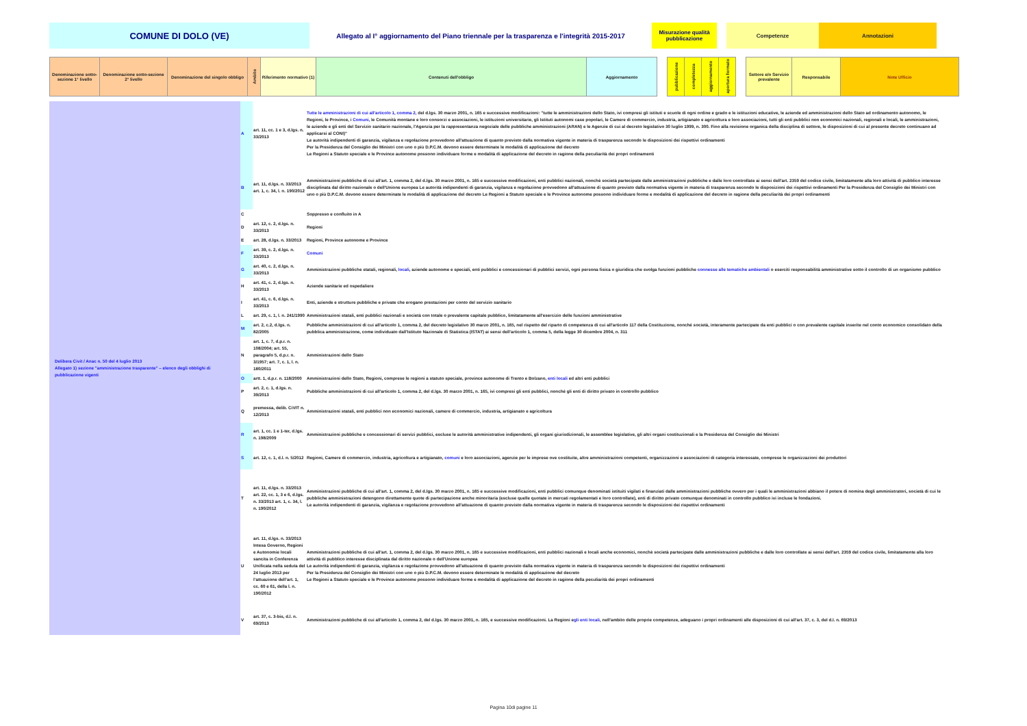COMUNE DI DOLO (VE)
Allegato al I° aggiornamento del Piano triennale per la trasparenza e l'integrità 2015-2017
Misurazione qualità pubblicazione
Competenze Annotazioni
| Denominazione sotto-sezione 1° livello | Denominazione sotto-sezione 2° livello | Denominazione del singolo obbligo | Ambito | Riferimento normativo (1) | Contenuti dell'obbligo | Aggiornamento | | pubblicazione | completezza | aggiornamento | apertura formato | | Settore e/o Servizio prevalente | Responsabile | Note Ufficio |
| Delibera Civit / Anac n. 50 del 4 luglio 2013 Allegato 1) sezione "amministrazione trasparente" – elenco degli obblighi di pubblicazione vigenti | A | art. 11, cc. 1 e 3, d.lgs. n. 33/2013 | Tutte le amministrazioni di cui all'articolo 1, comma 2, del d.lgs. 30 marzo 2001, n. 165 e successive modificazioni: "tutte le amministrazioni dello Stato, ivi compresi gli istituti e scuole di ogni ordine e grado e le istituzioni educative, le aziende ed amministrazioni dello Stato ad ordinamento autonomo, le Regioni, le Province, i Comuni, le Comunità montane e loro consorzi e associazioni, le istituzioni universitarie, gli Istituti autonomi case popolari, le Camere di commercio, industria, artigianato e agricoltura e loro associazioni, tutti gli enti pubblici non economici nazionali, regionali e locali, le amministrazioni, le aziende e gli enti del Servizio sanitario nazionale, l'Agenzia per la rappresentanza negoziale delle pubbliche amministrazioni (ARAN) e le Agenzie di cui al decreto legislativo 30 luglio 1999, n. 300. Fino alla revisione organica della disciplina di settore, le disposizioni di cui al presente decreto continuano ad applicarsi al CONI)" Le autorità indipendenti di garanzia, vigilanza e regolazione provvedono all'attuazione di quanto previsto dalla normativa vigente in materia di trasparenza secondo le disposizioni dei rispettivi ordinamenti Per la Presidenza del Consiglio dei Ministri con uno o più D.P.C.M. devono essere determinate le modalità di applicazione del decreto Le Regioni a Statuto speciale e le Province autonome possono individuare forme e modalità di applicazione del decreto in ragione della peculiarità dei propri ordinamenti |
| | B | art. 11, d.lgs. n. 33/2013 art. 1, c. 34, l. n. 190/2012 | Amministrazioni pubbliche di cui all'art. 1, comma 2, del d.lgs. 30 marzo 2001, n. 165 e successive modificazioni, enti pubblici nazionali, nonchè società partecipate dalle amministrazioni pubbliche e dalle loro controllate ai sensi dell'art. 2359 del codice civile, limitatamente alla loro attività di pubblico interesse disciplinata dal diritto nazionale o dell'Unione europea Le autorità indipendenti di garanzia, vigilanza e regolazione provvedono all'attuazione di quanto previsto dalla normativa vigente in materia di trasparenza secondo le disposizioni dei rispettivi ordinamenti Per la Presidenza del Consiglio dei Ministri con uno o più D.P.C.M. devono essere determinate le modalità di applicazione del decreto Le Regioni a Statuto speciale e le Province autonome possono individuare forme e modalità di applicazione del decreto in ragione della peculiarità dei propri ordinamenti |
| | C | | Soppresso e confluito in A |
| | D | art. 12, c. 2, d.lgs. n. 33/2013 | Regioni |
| | E | art. 28, d.lgs. n. 33/2013 | Regioni, Province autonome e Province |
| | F | art. 39, c. 2, d.lgs. n. 33/2013 | Comuni |
| | G | art. 40, c. 2, d.lgs. n. 33/2013 | Amministrazioni pubbliche statali, regionali, locali , aziende autonome e speciali, enti pubblici e concessionari di pubblici servizi, ogni persona fisica o giuridica che svolga funzioni pubbliche connesse alle tematiche ambientali o eserciti responsabilità amministrative sotto il controllo di un organismo pubblico |
| | H | art. 41, c. 2, d.lgs. n. 33/2013 | Aziende sanitarie ed ospedaliere |
| | I | art. 41, c. 6, d.lgs. n. 33/2013 | Enti, aziende e strutture pubbliche e private che erogano prestazioni per conto del servizio sanitario |
| | L | art. 29, c. 1, l. n. 241/1990 | Amministrazioni statali, enti pubblici nazionali e società con totale o prevalente capitale pubblico, limitatamente all'esercizio delle funzioni amministrative |
| | M | art. 2, c.2, d.lgs. n. 82/2005 | Pubbliche amministrazioni di cui all'articolo 1, comma 2, del decreto legislativo 30 marzo 2001, n. 165, nel rispetto del riparto di competenza di cui all'articolo 117 della Costituzione, nonché società, interamente partecipate da enti pubblici o con prevalente capitale inserite nel conto economico consolidato della pubblica amministrazione, come individuato dall'Istituto Nazionale di Statistica (ISTAT) ai sensi dell'articolo 1, comma 5, della legge 30 dicembre 2004, n. 311 |
| | N | art. 1, c. 7, d.p.r. n. 108/2004; art. 55, paragrafo 5, d.p.r. n. 3/1957; art. 7, c. 1, l. n. 180/2011 | Amministrazioni dello Stato |
| | O | artt. 1, d.p.r. n. 118/2000 | Amministrazioni dello Stato, Regioni, comprese le regioni a statuto speciale, province autonome di Trento e Bolzano, enti locali ed altri enti pubblici |
| | P | art. 2, c. 1, d.lgs. n. 39/2013 | Pubbliche amministrazioni di cui all'articolo 1, comma 2, del d.lgs. 30 marzo 2001, n. 165, ivi compresi gli enti pubblici, nonché gli enti di diritto privato in controllo pubblico |
| | Q | premessa, delib. CiVIT n. 12/2013 | Amministrazioni statali, enti pubblici non economici nazionali, camere di commercio, industria, artigianato e agricoltura |
| | R | art. 1, cc. 1 e 1-ter, d.lgs. n. 198/2009 | Amministrazioni pubbliche e concessionari di servizi pubblici, escluse le autorità amministrative indipendenti, gli organi giurisdizionali, le assemblee legislative, gli altri organi costituzionali e la Presidenza del Consiglio dei Ministri |
| | S | art. 12, c. 1, d.l. n. 5/2012 | Regioni, Camere di commercio, industria, agricoltura e artigianato, comuni e loro associazioni, agenzie per le imprese ove costituite, altre amministrazioni competenti, organizzazioni e associazioni di categoria interessate, comprese le organizzazioni dei produttori |
| | T | art. 11, d.lgs. n. 33/2013 art. 22, cc. 1, 3 e 6, d.lgs. n. 33/2013 art. 1, c. 34, l. n. 190/2012 | Amministrazioni pubbliche di cui all'art. 1, comma 2, del d.lgs. 30 marzo 2001, n. 165 e successive modificazioni, enti pubblici comunque denominati istituiti vigilati e finanziati dalle amministrazioni pubbliche ovvero per i quali le amministrazioni abbiano il potere di nomina degli amministratori, società di cui le pubbliche amministrazioni detengono direttamente quote di partecipazione anche minoritaria (escluse quelle quotate in mercati regolamentati e loro controllate), enti di diritto privato comunque denominati in controllo pubblico ivi incluse le fondazioni. Le autorità indipendenti di garanzia, vigilanza e regolazione provvedono all'attuazione di quanto previsto dalla normativa vigente in materia di trasparenza secondo le disposizioni dei rispettivi ordinamenti |
| | U | art. 11, d.lgs. n. 33/2013 Intesa Governo, Regioni e Autonomie locali sancita in Conferenza Unificata nella seduta del 24 luglio 2013 per l’attuazione dell’art. 1, cc. 60 e 61, della l. n. 190/2012 | Amministrazioni pubbliche di cui all'art. 1, comma 2, del d.lgs. 30 marzo 2001, n. 165 e successive modificazioni, enti pubblici nazionali e locali anche economici, nonchè società partecipate dalle amministrazioni pubbliche e dalle loro controllate ai sensi dell'art. 2359 del codice civile, limitatamente alla loro attività di pubblico interesse disciplinata dal diritto nazionale o dell'Unione europea Le autorità indipendenti di garanzia, vigilanza e regolazione provvedono all'attuazione di quanto previsto dalla normativa vigente in materia di trasparenza secondo le disposizioni dei rispettivi ordinamenti Per la Presidenza del Consiglio dei Ministri con uno o più D.P.C.M. devono essere determinate le modalità di applicazione del decreto Le Regioni a Statuto speciale e le Province autonome possono individuare forme e modalità di applicazione del decreto in ragione della peculiarità dei propri ordinamenti |
| | V | art. 37, c. 3-bis, d.l. n. 69/2013 | Amministrazioni pubbliche di cui all'articolo 1, comma 2, del d.lgs. 30 marzo 2001, n. 165, e successive modificazioni. La Regioni e gli enti locali , nell'ambito delle proprie competenze, adeguano i propri ordinamenti alle disposizioni di cui all'art. 37, c. 3, del d.l. n. 69/2013 |
Pagina 10di pagine 11